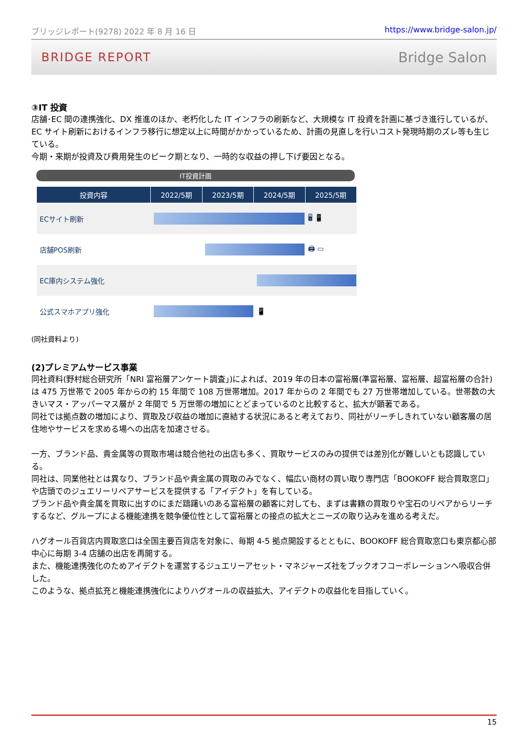ブリッジレポート(9278) 2022 年 8 月 16 日 https://www.bridge-salon.jp/
BRIDGE REPORT Bridge Salon
③IT 投資
店舗･EC 間の連携強化、DX 推進のほか、老朽化した IT インフラの刷新など、大規模な IT 投資を計画に基づき進行しているが、EC サイト刷新におけるインフラ移行に想定以上に時間がかかっているため、計画の見直しを行いコスト発現時期のズレ等も生じている。
今期・来期が投資及び費用発生のピーク期となり、一時的な収益の押し下げ要因となる。
IT投資計画
| 投資内容 | 2022/5期 | 2023/5期 | 2024/5期 | 2025/5期 |
| --- | --- | --- | --- | --- |
| ECサイト刷新 | | | | 🖥 📱 |
| 店舗POS刷新 | | | | 🖨 ▭ |
| EC庫内システム強化 | | | | |
| 公式スマホアプリ強化 | | | 📱 | |
(同社資料より)
(2)プレミアムサービス事業
同社資料(野村総合研究所「NRI 富裕層アンケート調査」)によれば、2019 年の日本の富裕層(準富裕層、富裕層、超富裕層の合計)は 475 万世帯で 2005 年からの約 15 年間で 108 万世帯増加。2017 年からの 2 年間でも 27 万世帯増加している。世帯数の大きいマス・アッパーマス層が 2 年間で 5 万世帯の増加にとどまっているのと比較すると、拡大が顕著である。
同社では拠点数の増加により、買取及び収益の増加に直結する状況にあると考えており、同社がリーチしきれていない顧客層の居住地やサービスを求める場への出店を加速させる。
一方、ブランド品、貴金属等の買取市場は競合他社の出店も多く、買取サービスのみの提供では差別化が難しいとも認識している。
同社は、同業他社とは異なり、ブランド品や貴金属の買取のみでなく、幅広い商材の買い取り専門店「BOOKOFF 総合買取窓口」や店頭でのジュエリーリペアサービスを提供する「アイデクト」を有している。
ブランド品や貴金属を買取に出すのにまだ躊躇いのある富裕層の顧客に対しても、まずは書籍の買取りや宝石のリペアからリーチするなど、グループによる機能連携を競争優位性として富裕層との接点の拡大とニーズの取り込みを進める考えだ。
ハグオール百貨店内買取窓口は全国主要百貨店を対象に、毎期 4-5 拠点開設するとともに、BOOKOFF 総合買取窓口も東京都心部中心に毎期 3-4 店舗の出店を再開する。
また、機能連携強化のためアイデクトを運営するジュエリーアセット・マネジャーズ社をブックオフコーポレーションへ吸収合併した。
このような、拠点拡充と機能連携強化によりハグオールの収益拡大、アイデクトの収益化を目指していく。
15